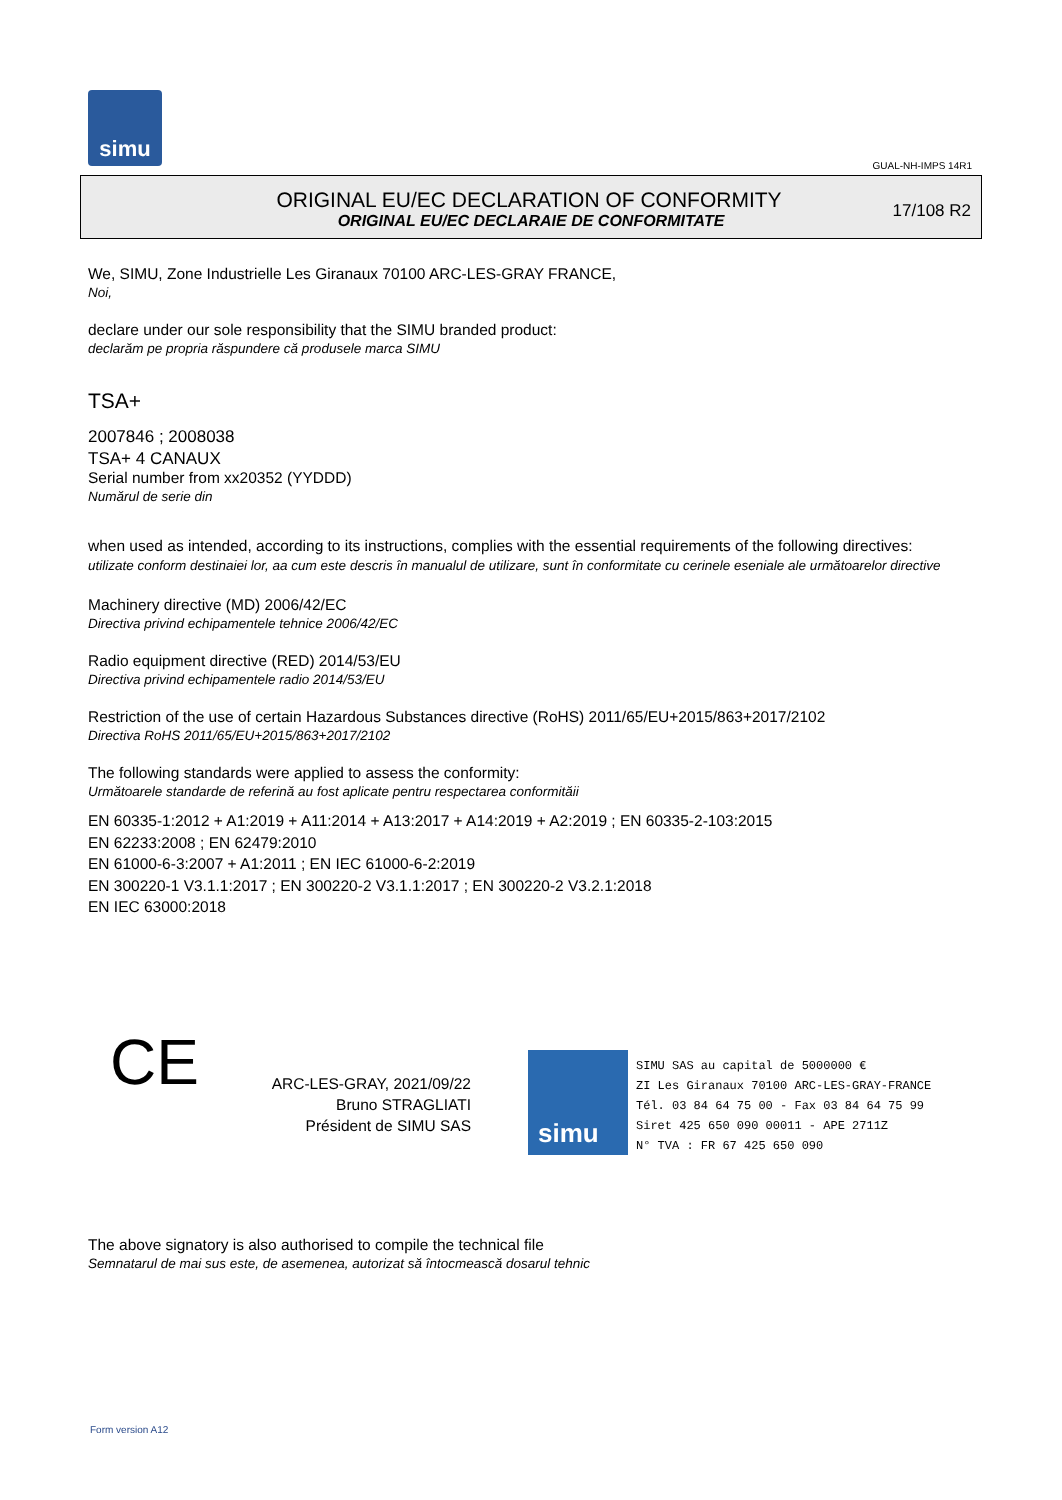simu
GUAL-NH-IMPS 14R1
ORIGINAL EU/EC DECLARATION OF CONFORMITY
ORIGINAL EU/EC DECLARAIE DE CONFORMITATE
17/108 R2
We, SIMU, Zone Industrielle Les Giranaux 70100 ARC-LES-GRAY FRANCE,
Noi,
declare under our sole responsibility that the SIMU branded product:
declarăm pe propria răspundere că produsele marca SIMU
TSA+
2007846 ; 2008038
TSA+ 4 CANAUX
Serial number from xx20352 (YYDDD)
Numărul de serie din
when used as intended, according to its instructions, complies with the essential requirements of the following directives:
utilizate conform destinaiei lor, aa cum este descris în manualul de utilizare, sunt în conformitate cu cerinele eseniale ale următoarelor directive
Machinery directive (MD) 2006/42/EC
Directiva privind echipamentele tehnice 2006/42/EC
Radio equipment directive (RED) 2014/53/EU
Directiva privind echipamentele radio 2014/53/EU
Restriction of the use of certain Hazardous Substances directive (RoHS) 2011/65/EU+2015/863+2017/2102
Directiva RoHS 2011/65/EU+2015/863+2017/2102
The following standards were applied to assess the conformity:
Următoarele standarde de referină au fost aplicate pentru respectarea conformităii
EN 60335-1:2012 + A1:2019 + A11:2014 + A13:2017 + A14:2019 + A2:2019 ; EN 60335-2-103:2015
EN 62233:2008 ; EN 62479:2010
EN 61000-6-3:2007 + A1:2011 ; EN IEC 61000-6-2:2019
EN 300220-1 V3.1.1:2017 ; EN 300220-2 V3.1.1:2017 ; EN 300220-2 V3.2.1:2018
EN IEC 63000:2018
CE
ARC-LES-GRAY, 2021/09/22
Bruno STRAGLIATI
Président de SIMU SAS
simu
SIMU SAS au capital de 5000000 €
ZI Les Giranaux 70100 ARC-LES-GRAY-FRANCE
Tél. 03 84 64 75 00 - Fax 03 84 64 75 99
Siret 425 650 090 00011 - APE 2711Z
N° TVA : FR 67 425 650 090
The above signatory is also authorised to compile the technical file
Semnatarul de mai sus este, de asemenea, autorizat să întocmească dosarul tehnic
Form version A12